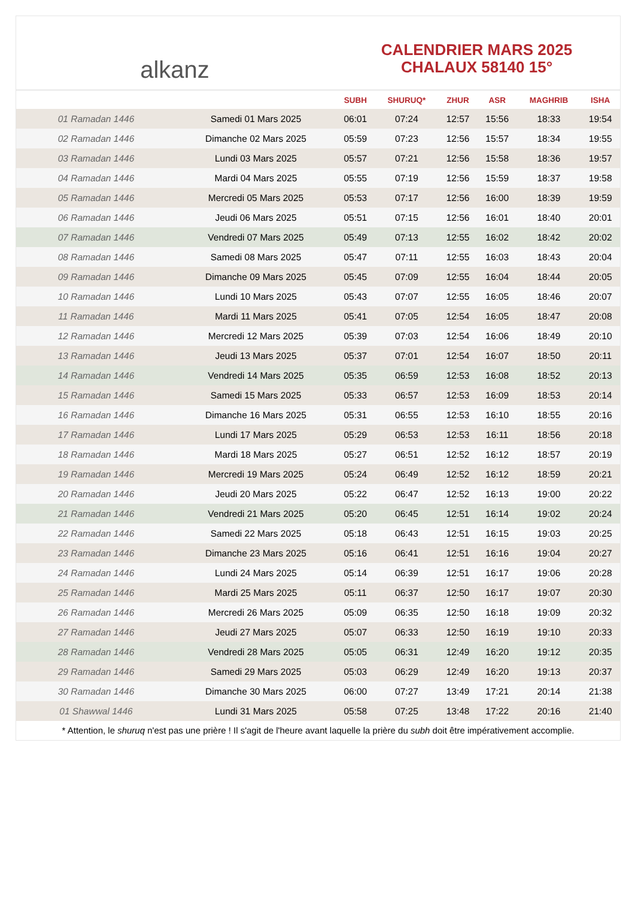alkanz
CALENDRIER MARS 2025
CHALAUX 58140 15°
| | | SUBH | SHURUQ* | ZHUR | ASR | MAGHRIB | ISHA |
| --- | --- | --- | --- | --- | --- | --- | --- |
| 01 Ramadan 1446 | Samedi 01 Mars 2025 | 06:01 | 07:24 | 12:57 | 15:56 | 18:33 | 19:54 |
| 02 Ramadan 1446 | Dimanche 02 Mars 2025 | 05:59 | 07:23 | 12:56 | 15:57 | 18:34 | 19:55 |
| 03 Ramadan 1446 | Lundi 03 Mars 2025 | 05:57 | 07:21 | 12:56 | 15:58 | 18:36 | 19:57 |
| 04 Ramadan 1446 | Mardi 04 Mars 2025 | 05:55 | 07:19 | 12:56 | 15:59 | 18:37 | 19:58 |
| 05 Ramadan 1446 | Mercredi 05 Mars 2025 | 05:53 | 07:17 | 12:56 | 16:00 | 18:39 | 19:59 |
| 06 Ramadan 1446 | Jeudi 06 Mars 2025 | 05:51 | 07:15 | 12:56 | 16:01 | 18:40 | 20:01 |
| 07 Ramadan 1446 | Vendredi 07 Mars 2025 | 05:49 | 07:13 | 12:55 | 16:02 | 18:42 | 20:02 |
| 08 Ramadan 1446 | Samedi 08 Mars 2025 | 05:47 | 07:11 | 12:55 | 16:03 | 18:43 | 20:04 |
| 09 Ramadan 1446 | Dimanche 09 Mars 2025 | 05:45 | 07:09 | 12:55 | 16:04 | 18:44 | 20:05 |
| 10 Ramadan 1446 | Lundi 10 Mars 2025 | 05:43 | 07:07 | 12:55 | 16:05 | 18:46 | 20:07 |
| 11 Ramadan 1446 | Mardi 11 Mars 2025 | 05:41 | 07:05 | 12:54 | 16:05 | 18:47 | 20:08 |
| 12 Ramadan 1446 | Mercredi 12 Mars 2025 | 05:39 | 07:03 | 12:54 | 16:06 | 18:49 | 20:10 |
| 13 Ramadan 1446 | Jeudi 13 Mars 2025 | 05:37 | 07:01 | 12:54 | 16:07 | 18:50 | 20:11 |
| 14 Ramadan 1446 | Vendredi 14 Mars 2025 | 05:35 | 06:59 | 12:53 | 16:08 | 18:52 | 20:13 |
| 15 Ramadan 1446 | Samedi 15 Mars 2025 | 05:33 | 06:57 | 12:53 | 16:09 | 18:53 | 20:14 |
| 16 Ramadan 1446 | Dimanche 16 Mars 2025 | 05:31 | 06:55 | 12:53 | 16:10 | 18:55 | 20:16 |
| 17 Ramadan 1446 | Lundi 17 Mars 2025 | 05:29 | 06:53 | 12:53 | 16:11 | 18:56 | 20:18 |
| 18 Ramadan 1446 | Mardi 18 Mars 2025 | 05:27 | 06:51 | 12:52 | 16:12 | 18:57 | 20:19 |
| 19 Ramadan 1446 | Mercredi 19 Mars 2025 | 05:24 | 06:49 | 12:52 | 16:12 | 18:59 | 20:21 |
| 20 Ramadan 1446 | Jeudi 20 Mars 2025 | 05:22 | 06:47 | 12:52 | 16:13 | 19:00 | 20:22 |
| 21 Ramadan 1446 | Vendredi 21 Mars 2025 | 05:20 | 06:45 | 12:51 | 16:14 | 19:02 | 20:24 |
| 22 Ramadan 1446 | Samedi 22 Mars 2025 | 05:18 | 06:43 | 12:51 | 16:15 | 19:03 | 20:25 |
| 23 Ramadan 1446 | Dimanche 23 Mars 2025 | 05:16 | 06:41 | 12:51 | 16:16 | 19:04 | 20:27 |
| 24 Ramadan 1446 | Lundi 24 Mars 2025 | 05:14 | 06:39 | 12:51 | 16:17 | 19:06 | 20:28 |
| 25 Ramadan 1446 | Mardi 25 Mars 2025 | 05:11 | 06:37 | 12:50 | 16:17 | 19:07 | 20:30 |
| 26 Ramadan 1446 | Mercredi 26 Mars 2025 | 05:09 | 06:35 | 12:50 | 16:18 | 19:09 | 20:32 |
| 27 Ramadan 1446 | Jeudi 27 Mars 2025 | 05:07 | 06:33 | 12:50 | 16:19 | 19:10 | 20:33 |
| 28 Ramadan 1446 | Vendredi 28 Mars 2025 | 05:05 | 06:31 | 12:49 | 16:20 | 19:12 | 20:35 |
| 29 Ramadan 1446 | Samedi 29 Mars 2025 | 05:03 | 06:29 | 12:49 | 16:20 | 19:13 | 20:37 |
| 30 Ramadan 1446 | Dimanche 30 Mars 2025 | 06:00 | 07:27 | 13:49 | 17:21 | 20:14 | 21:38 |
| 01 Shawwal 1446 | Lundi 31 Mars 2025 | 05:58 | 07:25 | 13:48 | 17:22 | 20:16 | 21:40 |
* Attention, le shuruq n'est pas une prière ! Il s'agit de l'heure avant laquelle la prière du subh doit être impérativement accomplie.